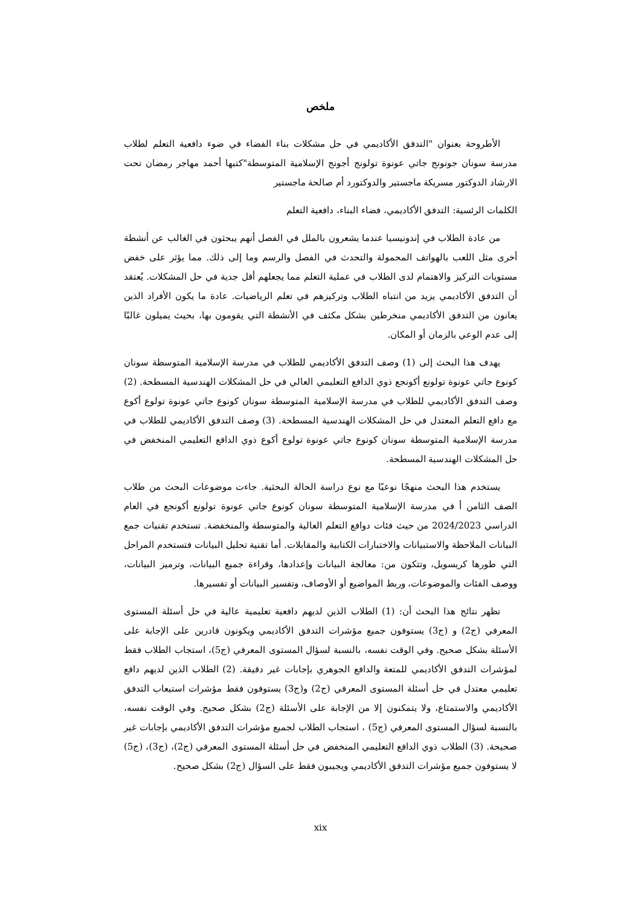ملخص
الأطروحة بعنوان "التدفق الأكاديمي في حل مشكلات بناء الفضاء في ضوء دافعية التعلم لطلاب مدرسة سونان جونونج جاتي عونوة تولونج أجونج الإسلامية المتوسطة"كتبها أحمد مهاجر رمضان تحت الارشاد الدوكتور مسريكة ماجستير والدوكتورد أم صالحة ماجستير
الكلمات الرئسية: التدفق الأكاديمي، فضاء البناء، دافعية التعلم
من عادة الطلاب في إندونيسيا عندما يشعرون بالملل في الفصل أنهم يبحثون في الغالب عن أنشطة أخرى مثل اللعب بالهواتف المحمولة والتحدث في الفصل والرسم وما إلى ذلك. مما يؤثر على خفض مستويات التركيز والاهتمام لدى الطلاب في عملية التعلم مما يجعلهم أقل جدية في حل المشكلات. يُعتقد أن التدفق الأكاديمي يزيد من انتباه الطلاب وتركيزهم في تعلم الرياضيات. عادة ما يكون الأفراد الذين يعانون من التدفق الأكاديمي منخرطين بشكل مكثف في الأنشطة التي يقومون بها، بحيث يميلون غالبًا إلى عدم الوعي بالزمان أو المكان.
يهدف هذا البحث إلى (1) وصف التدفق الأكاديمي للطلاب في مدرسة الإسلامية المتوسطة سونان كونوع جاتي عونوة تولونع أكونجع ذوي الدافع التعليمي العالي في حل المشكلات الهندسية المسطحة. (2) وصف التدفق الأكاديمي للطلاب في مدرسة الإسلامية المتوسطة سونان كونوع جاتي عونوة تولوع أكوع مع دافع التعلم المعتدل في حل المشكلات الهندسية المسطحة. (3) وصف التدفق الأكاديمي للطلاب في مدرسة الإسلامية المتوسطة سونان كونوع جاتي عونوة تولوع أكوع ذوي الدافع التعليمي المنخفض في حل المشكلات الهندسية المسطحة.
يستخدم هذا البحث منهجًا نوعيًا مع نوع دراسة الحالة البحثية. جاءت موضوعات البحث من طلاب الصف الثامن أ في مدرسة الإسلامية المتوسطة سونان كونوع جاتي عونوة تولونع أكونجع في العام الدراسي 2024/2023 من حيث فئات دوافع التعلم العالية والمتوسطة والمنخفضة. تستخدم تقنيات جمع البيانات الملاحظة والاستبيانات والاختبارات الكتابية والمقابلات. أما تقنية تحليل البيانات فتستخدم المراحل التي طورها كريسويل، وتتكون من: معالجة البيانات وإعدادها، وقراءة جميع البيانات، وترميز البيانات، ووصف الفئات والموضوعات، وربط المواضيع أو الأوصاف، وتفسير البيانات أو تفسيرها.
تظهر نتائج هذا البحث أن: (1) الطلاب الذين لديهم دافعية تعليمية عالية في حل أسئلة المستوى المعرفي (ج2) و (ج3) يستوفون جميع مؤشرات التدفق الأكاديمي ويكونون قادرين على الإجابة على الأسئلة بشكل صحيح. وفي الوقت نفسه، بالنسبة لسؤال المستوى المعرفي (ج5)، استجاب الطلاب فقط لمؤشرات التدفق الأكاديمي للمتعة والدافع الجوهري بإجابات غير دقيقة. (2) الطلاب الذين لديهم دافع تعليمي معتدل في حل أسئلة المستوى المعرفي (ج2) و(ج3) يستوفون فقط مؤشرات استيعاب التدفق الأكاديمي والاستمتاع، ولا يتمكنون إلا من الإجابة على الأسئلة (ج2) بشكل صحيح. وفي الوقت نفسه، بالنسبة لسؤال المستوى المعرفي (ج5) ، استجاب الطلاب لجميع مؤشرات التدفق الأكاديمي بإجابات غير صحيحة. (3) الطلاب ذوي الدافع التعليمي المنخفض في حل أسئلة المستوى المعرفي (ج2)، (ج3)، (ج5) لا يستوفون جميع مؤشرات التدفق الأكاديمي ويجيبون فقط على السؤال (ج2) بشكل صحيح.
xix